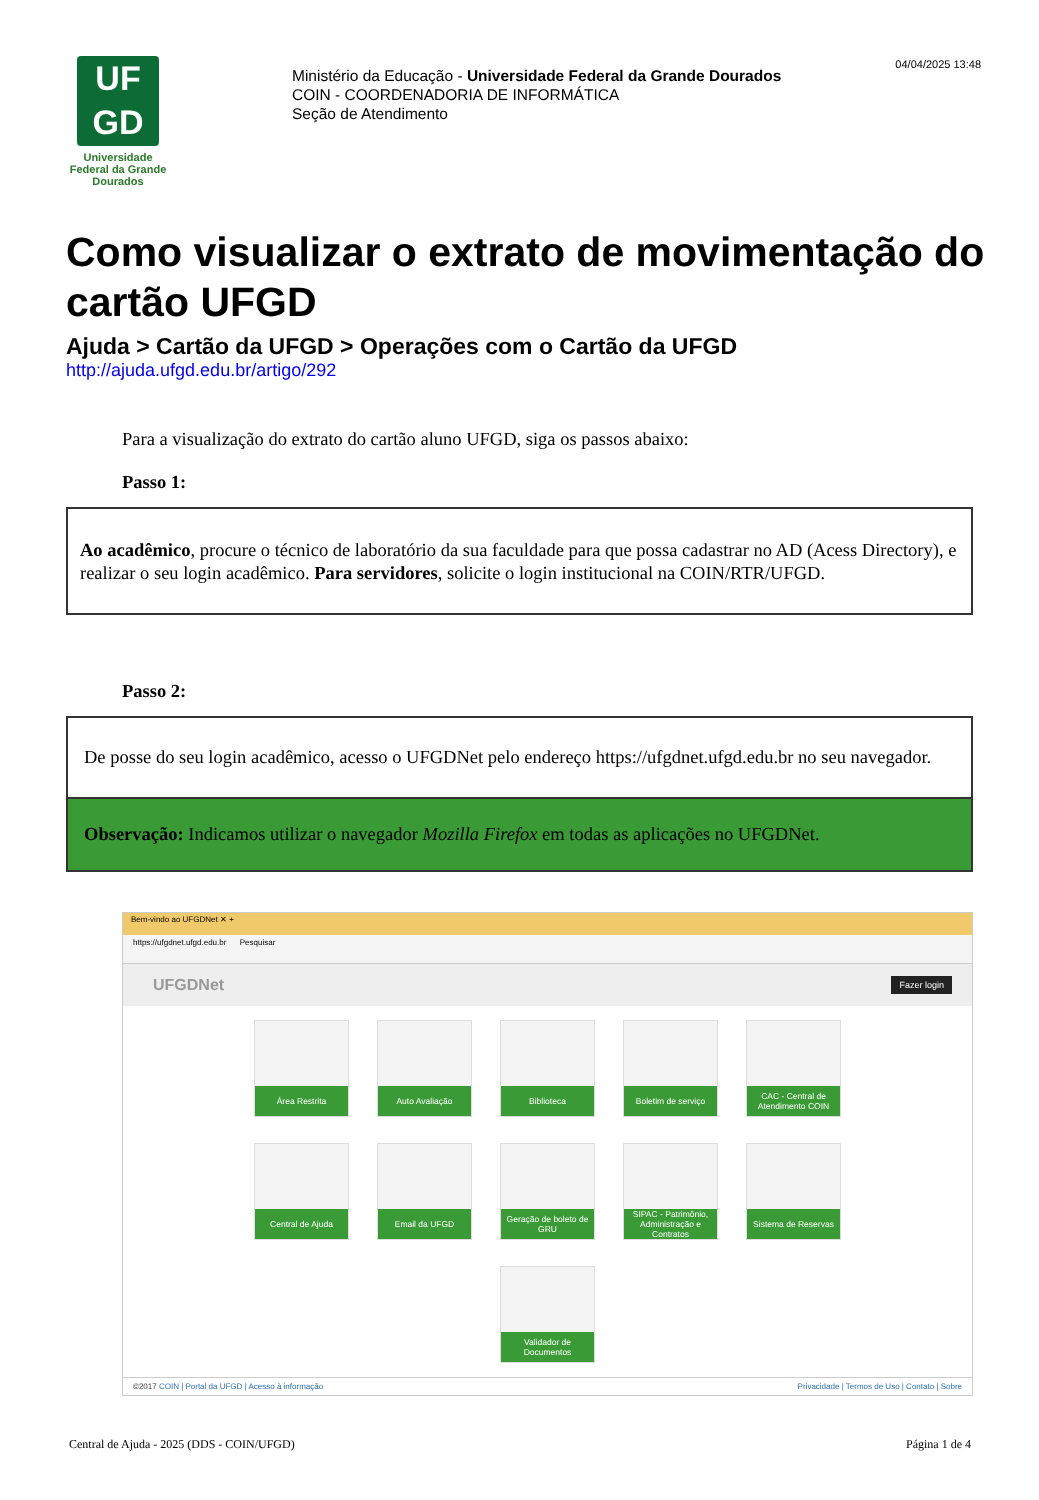04/04/2025 13:48
UF
GD
Universidade Federal da Grande Dourados
Ministério da Educação - Universidade Federal da Grande Dourados
COIN - COORDENADORIA DE INFORMÁTICA
Seção de Atendimento
Como visualizar o extrato de movimentação do cartão UFGD
Ajuda > Cartão da UFGD > Operações com o Cartão da UFGD
http://ajuda.ufgd.edu.br/artigo/292
Para a visualização do extrato do cartão aluno UFGD, siga os passos abaixo:
Passo 1:
Ao acadêmico, procure o técnico de laboratório da sua faculdade para que possa cadastrar no AD (Acess Directory), e realizar o seu login acadêmico. Para servidores, solicite o login institucional na COIN/RTR/UFGD.
Passo 2:
De posse do seu login acadêmico, acesso o UFGDNet pelo endereço https://ufgdnet.ufgd.edu.br no seu navegador.
Observação: Indicamos utilizar o navegador Mozilla Firefox em todas as aplicações no UFGDNet.
Bem-vindo ao UFGDNet ✕ +
https://ufgdnet.ufgd.edu.br Pesquisar
UFGDNet Fazer login
Área Restrita
Auto Avaliação
Biblioteca
Boletim de serviço
CAC - Central de Atendimento COIN
Central de Ajuda
Email da UFGD
Geração de boleto de GRU
SIPAC - Patrimônio, Administração e Contratos
Sistema de Reservas
Validador de Documentos
©2017 COIN | Portal da UFGD | Acesso à informação Privacidade | Termos de Uso | Contato | Sobre
Central de Ajuda - 2025 (DDS - COIN/UFGD) Página 1 de 4